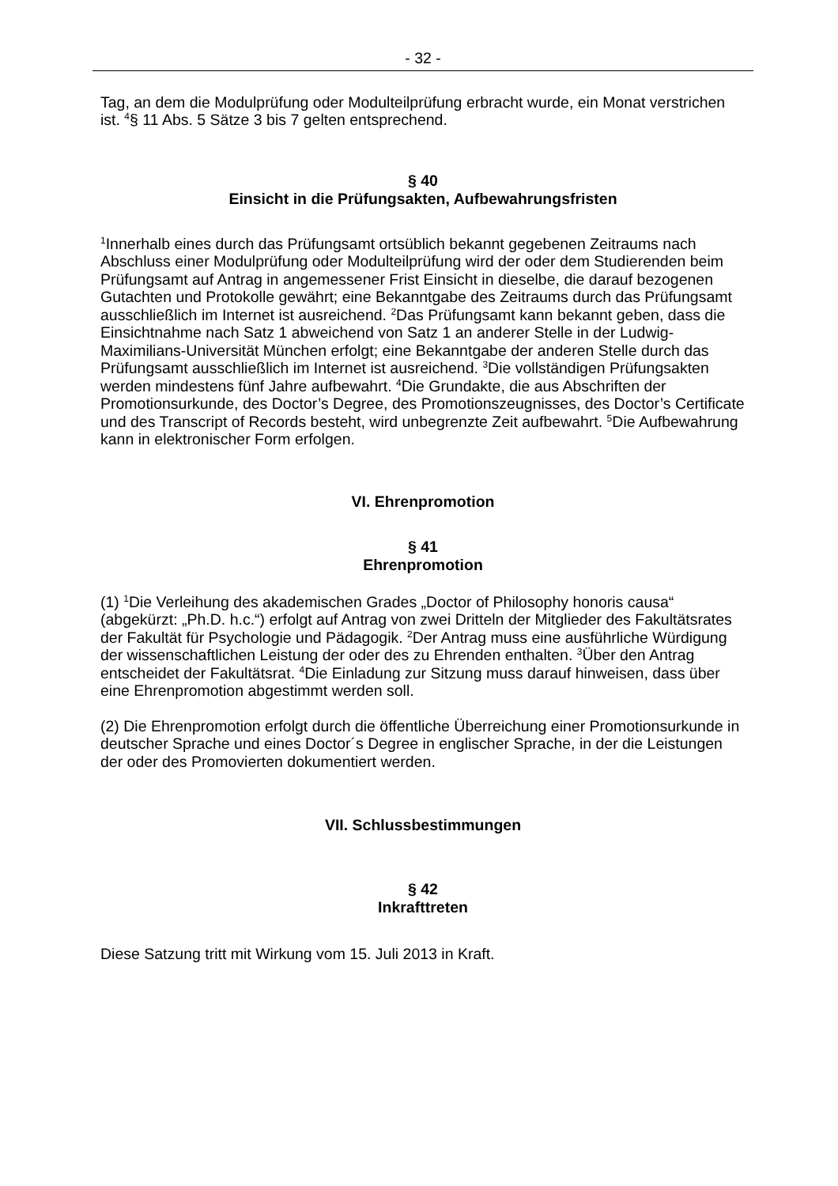- 32 -
Tag, an dem die Modulprüfung oder Modulteilprüfung erbracht wurde, ein Monat verstrichen ist. <sup>4</sup>§ 11 Abs. 5 Sätze 3 bis 7 gelten entsprechend.
§ 40
Einsicht in die Prüfungsakten, Aufbewahrungsfristen
<sup>1</sup> Innerhalb eines durch das Prüfungsamt ortsüblich bekannt gegebenen Zeitraums nach Abschluss einer Modulprüfung oder Modulteilprüfung wird der oder dem Studierenden beim Prüfungsamt auf Antrag in angemessener Frist Einsicht in dieselbe, die darauf bezogenen Gutachten und Protokolle gewährt; eine Bekanntgabe des Zeitraums durch das Prüfungsamt ausschließlich im Internet ist ausreichend. <sup>2</sup>Das Prüfungsamt kann bekannt geben, dass die Einsichtnahme nach Satz 1 abweichend von Satz 1 an anderer Stelle in der Ludwig-Maximilians-Universität München erfolgt; eine Bekanntgabe der anderen Stelle durch das Prüfungsamt ausschließlich im Internet ist ausreichend. <sup>3</sup>Die vollständigen Prüfungsakten werden mindestens fünf Jahre aufbewahrt. <sup>4</sup>Die Grundakte, die aus Abschriften der Promotionsurkunde, des Doctor’s Degree, des Promotionszeugnisses, des Doctor’s Certificate und des Transcript of Records besteht, wird unbegrenzte Zeit aufbewahrt. <sup>5</sup>Die Aufbewahrung kann in elektronischer Form erfolgen.
VI. Ehrenpromotion
§ 41
Ehrenpromotion
(1) <sup>1</sup>Die Verleihung des akademischen Grades „Doctor of Philosophy honoris causa“ (abgekürzt: „Ph.D. h.c.“) erfolgt auf Antrag von zwei Dritteln der Mitglieder des Fakultätsrates der Fakultät für Psychologie und Pädagogik. <sup>2</sup>Der Antrag muss eine ausführliche Würdigung der wissenschaftlichen Leistung der oder des zu Ehrenden enthalten. <sup>3</sup>Über den Antrag entscheidet der Fakultätsrat. <sup>4</sup>Die Einladung zur Sitzung muss darauf hinweisen, dass über eine Ehrenpromotion abgestimmt werden soll.
(2) Die Ehrenpromotion erfolgt durch die öffentliche Überreichung einer Promotionsurkunde in deutscher Sprache und eines Doctor´s Degree in englischer Sprache, in der die Leistungen der oder des Promovierten dokumentiert werden.
VII. Schlussbestimmungen
§ 42
Inkrafttreten
Diese Satzung tritt mit Wirkung vom 15. Juli 2013 in Kraft.